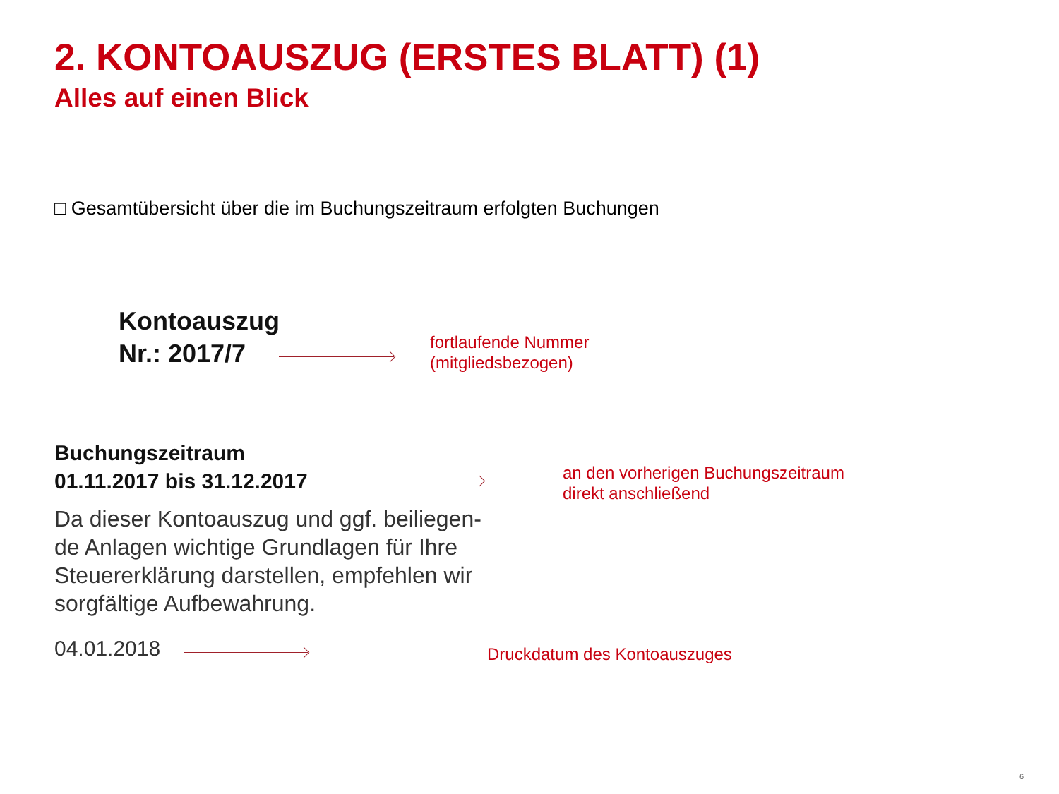2. KONTOAUSZUG (ERSTES BLATT) (1)
Alles auf einen Blick
□ Gesamtübersicht über die im Buchungszeitraum erfolgten Buchungen
Kontoauszug
Nr.: 2017/7
fortlaufende Nummer
(mitgliedsbezogen)
Buchungszeitraum
01.11.2017 bis 31.12.2017
an den vorherigen Buchungszeitraum
direkt anschließend
Da dieser Kontoauszug und ggf. beiliegen-de Anlagen wichtige Grundlagen für Ihre Steuererklärung darstellen, empfehlen wir sorgfältige Aufbewahrung.
04.01.2018 Druckdatum des Kontoauszuges
6